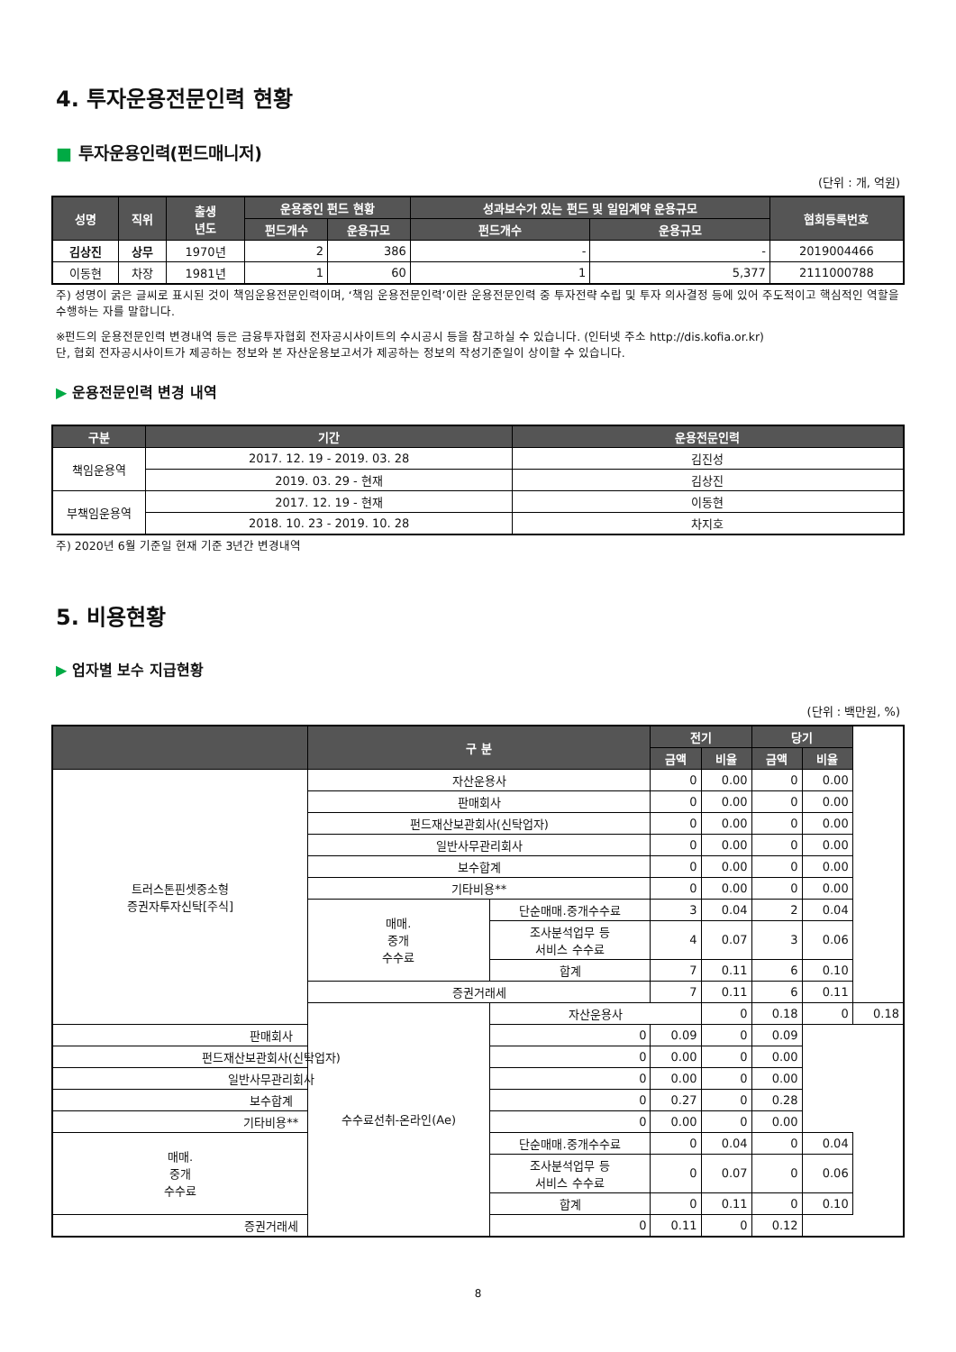4. 투자운용전문인력 현황
■ 투자운용인력(펀드매니저)
(단위 : 개, 억원)
| 성명 | 직위 | 출생 년도 | 운용중인 펀드 현황 | | 성과보수가 있는 펀드 및 일임계약 운용규모 | | 협회등록번호 |
| --- | --- | --- | --- | --- | --- | --- | --- |
| | | | 펀드개수 | 운용규모 | 펀드개수 | 운용규모 | |
| 김상진 | 상무 | 1970년 | 2 | 386 | - | - | 2019004466 |
| 이동현 | 차장 | 1981년 | 1 | 60 | 1 | 5,377 | 2111000788 |
주) 성명이 굵은 글씨로 표시된 것이 책임운용전문인력이며, ‘책임 운용전문인력’이란 운용전문인력 중 투자전략 수립 및 투자 의사결정 등에 있어 주도적이고 핵심적인 역할을 수행하는 자를 말합니다.
※펀드의 운용전문인력 변경내역 등은 금융투자협회 전자공시사이트의 수시공시 등을 참고하실 수 있습니다. (인터넷 주소 http://dis.kofia.or.kr)
단, 협회 전자공시사이트가 제공하는 정보와 본 자산운용보고서가 제공하는 정보의 작성기준일이 상이할 수 있습니다.
▶ 운용전문인력 변경 내역
| 구분 | 기간 | 운용전문인력 |
| --- | --- | --- |
| 책임운용역 | 2017. 12. 19 - 2019. 03. 28 | 김진성 |
| | 2019. 03. 29 - 현재 | 김상진 |
| 부책임운용역 | 2017. 12. 19 - 현재 | 이동현 |
| | 2018. 10. 23 - 2019. 10. 28 | 차지호 |
주) 2020년 6월 기준일 현재 기준 3년간 변경내역
5. 비용현황
▶ 업자별 보수 지급현황
(단위 : 백만원, %)
| | 구 분 | | 전기 | | 당기 | | |
| --- | --- | --- | --- | --- | --- | --- | --- |
| | | | 금액 | 비율 | 금액 | 비율 | |
| 트러스톤핀셋중소형 증권자투자신탁[주식] | 자산운용사 | | 0 | 0.00 | 0 | 0.00 | |
| | 판매회사 | | 0 | 0.00 | 0 | 0.00 | |
| | 펀드재산보관회사(신탁업자) | | 0 | 0.00 | 0 | 0.00 | |
| | 일반사무관리회사 | | 0 | 0.00 | 0 | 0.00 | |
| | 보수합계 | | 0 | 0.00 | 0 | 0.00 | |
| | 기타비용** | | 0 | 0.00 | 0 | 0.00 | |
| | 매매. 중개 수수료 | 단순매매.중개수수료 | 3 | 0.04 | 2 | 0.04 | |
| | | 조사분석업무 등 서비스 수수료 | 4 | 0.07 | 3 | 0.06 | |
| | | 합계 | 7 | 0.11 | 6 | 0.10 | |
| | 증권거래세 | | 7 | 0.11 | 6 | 0.11 | |
| | 수수료선취-온라인(Ae) | 자산운용사 | | 0 | 0.18 | 0 | 0.18 |
| 판매회사 | | 0 | 0.09 | 0 | 0.09 | | |
| 펀드재산보관회사(신탁업자) | | 0 | 0.00 | 0 | 0.00 | | |
| 일반사무관리회사 | | 0 | 0.00 | 0 | 0.00 | | |
| 보수합계 | | 0 | 0.27 | 0 | 0.28 | | |
| 기타비용** | | 0 | 0.00 | 0 | 0.00 | | |
| 매매. 중개 수수료 | | 단순매매.중개수수료 | 0 | 0.04 | 0 | 0.04 | |
| | | 조사분석업무 등 서비스 수수료 | 0 | 0.07 | 0 | 0.06 | |
| | | 합계 | 0 | 0.11 | 0 | 0.10 | |
| 증권거래세 | | 0 | 0.11 | 0 | 0.12 | | |
8